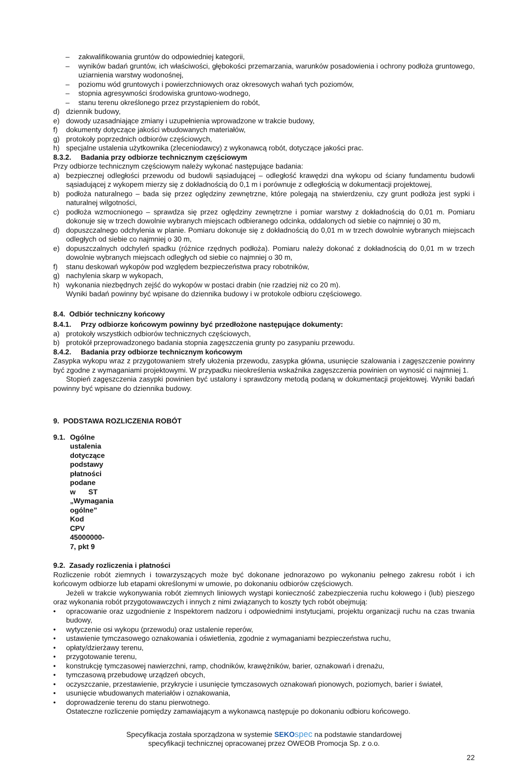– zakwalifikowania gruntów do odpowiedniej kategorii,
– wyników badań gruntów, ich właściwości, głębokości przemarzania, warunków posadowienia i ochrony podłoża gruntowego, uziarnienia warstwy wodonośnej,
– poziomu wód gruntowych i powierzchniowych oraz okresowych wahań tych poziomów,
– stopnia agresywności środowiska gruntowo-wodnego,
– stanu terenu określonego przez przystąpieniem do robót,
d) dziennik budowy,
e) dowody uzasadniające zmiany i uzupełnienia wprowadzone w trakcie budowy,
f) dokumenty dotyczące jakości wbudowanych materiałów,
g) protokoły poprzednich odbiorów częściowych,
h) specjalne ustalenia użytkownika (zleceniodawcy) z wykonawcą robót, dotyczące jakości prac.
8.3.2. Badania przy odbiorze technicznym częściowym
Przy odbiorze technicznym częściowym należy wykonać następujące badania:
a) bezpiecznej odległości przewodu od budowli sąsiadującej – odległość krawędzi dna wykopu od ściany fundamentu budowli sąsiadującej z wykopem mierzy się z dokładnością do 0,1 m i porównuje z odległością w dokumentacji projektowej,
b) podłoża naturalnego – bada się przez oględziny zewnętrzne, które polegają na stwierdzeniu, czy grunt podłoża jest sypki i naturalnej wilgotności,
c) podłoża wzmocnionego – sprawdza się przez oględziny zewnętrzne i pomiar warstwy z dokładnością do 0,01 m. Pomiaru dokonuje się w trzech dowolnie wybranych miejscach odbieranego odcinka, oddalonych od siebie co najmniej o 30 m,
d) dopuszczalnego odchylenia w planie. Pomiaru dokonuje się z dokładnością do 0,01 m w trzech dowolnie wybranych miejscach odległych od siebie co najmniej o 30 m,
e) dopuszczalnych odchyleń spadku (różnice rzędnych podłoża). Pomiaru należy dokonać z dokładnością do 0,01 m w trzech dowolnie wybranych miejscach odległych od siebie co najmniej o 30 m,
f) stanu deskowań wykopów pod względem bezpieczeństwa pracy robotników,
g) nachylenia skarp w wykopach,
h) wykonania niezbędnych zejść do wykopów w postaci drabin (nie rzadziej niż co 20 m).
Wyniki badań powinny być wpisane do dziennika budowy i w protokole odbioru częściowego.
8.4. Odbiór techniczny końcowy
8.4.1. Przy odbiorze końcowym powinny być przedłożone następujące dokumenty:
a) protokoły wszystkich odbiorów technicznych częściowych,
b) protokół przeprowadzonego badania stopnia zagęszczenia grunty po zasypaniu przewodu.
8.4.2. Badania przy odbiorze technicznym końcowym
Zasypka wykopu wraz z przygotowaniem strefy ułożenia przewodu, zasypka główna, usunięcie szalowania i zagęszczenie powinny być zgodne z wymaganiami projektowymi. W przypadku nieokreślenia wskaźnika zagęszczenia powinien on wynosić ci najmniej 1.
Stopień zagęszczenia zasypki powinien być ustalony i sprawdzony metodą podaną w dokumentacji projektowej. Wyniki badań powinny być wpisane do dziennika budowy.
9. PODSTAWA ROZLICZENIA ROBÓT
9.1. Ogólne ustalenia dotyczące podstawy płatności podane w ST „Wymagania ogólne” Kod CPV 45000000-7, pkt 9
9.2. Zasady rozliczenia i płatności
Rozliczenie robót ziemnych i towarzyszących może być dokonane jednorazowo po wykonaniu pełnego zakresu robót i ich końcowym odbiorze lub etapami określonymi w umowie, po dokonaniu odbiorów częściowych.
Jeżeli w trakcie wykonywania robót ziemnych liniowych wystąpi konieczność zabezpieczenia ruchu kołowego i (lub) pieszego oraz wykonania robót przygotowawczych i innych z nimi związanych to koszty tych robót obejmują:
• opracowanie oraz uzgodnienie z Inspektorem nadzoru i odpowiednimi instytucjami, projektu organizacji ruchu na czas trwania budowy,
• wytyczenie osi wykopu (przewodu) oraz ustalenie reperów,
• ustawienie tymczasowego oznakowania i oświetlenia, zgodnie z wymaganiami bezpieczeństwa ruchu,
• opłaty/dzierżawy terenu,
• przygotowanie terenu,
• konstrukcję tymczasowej nawierzchni, ramp, chodników, krawężników, barier, oznakowań i drenażu,
• tymczasową przebudowę urządzeń obcych,
• oczyszczanie, przestawienie, przykrycie i usunięcie tymczasowych oznakowań pionowych, poziomych, barier i świateł,
• usunięcie wbudowanych materiałów i oznakowania,
• doprowadzenie terenu do stanu pierwotnego.
Ostateczne rozliczenie pomiędzy zamawiającym a wykonawcą następuje po dokonaniu odbioru końcowego.
Specyfikacja została sporządzona w systemie SEKO spec na podstawie standardowej
specyfikacji technicznej opracowanej przez OWEOB Promocja Sp. z o.o.
22